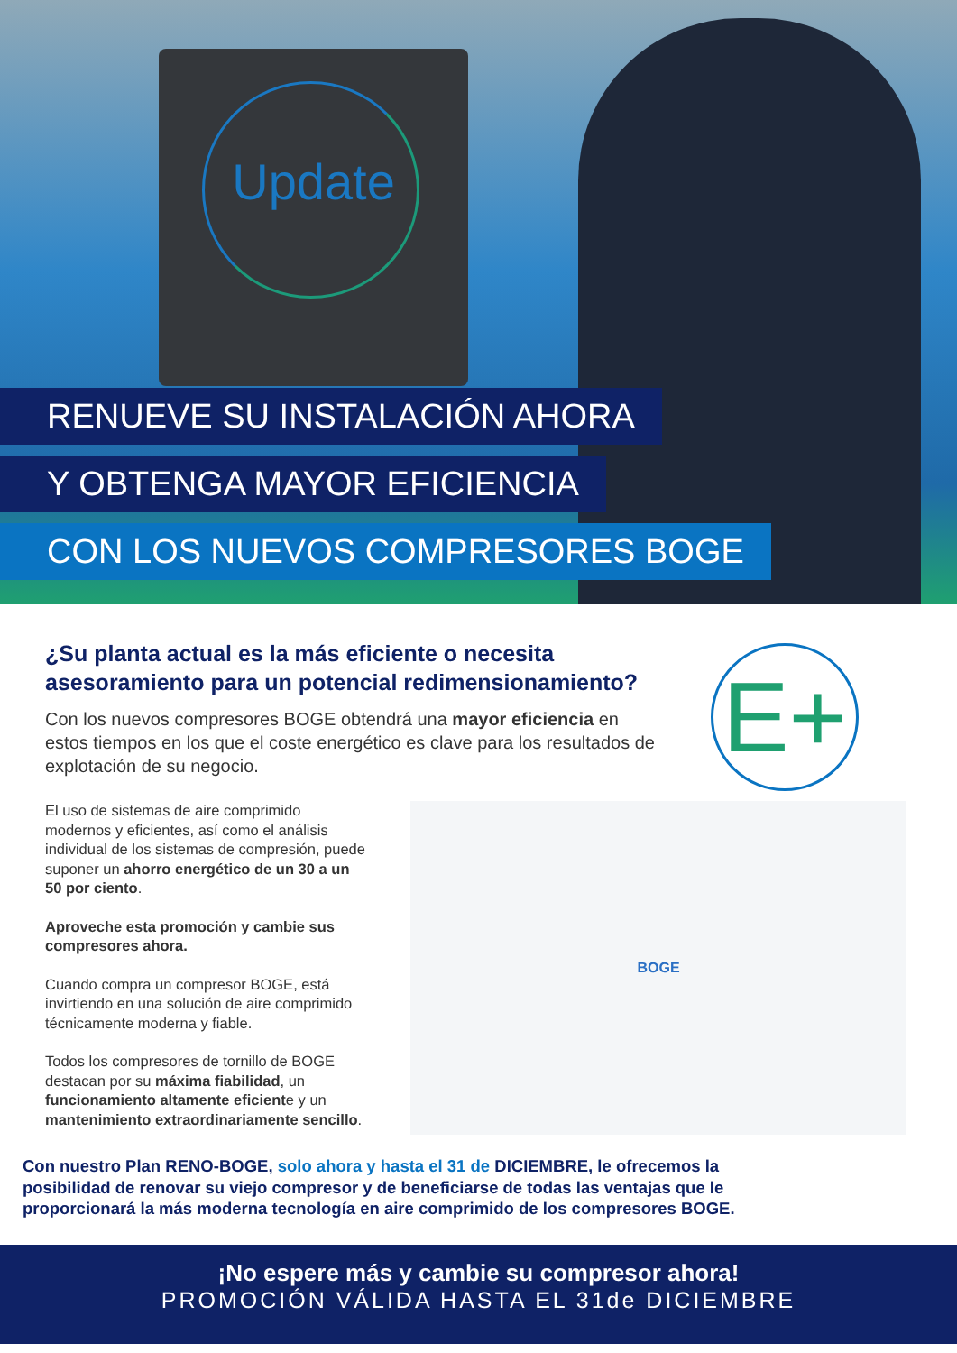Update
RENUEVE SU INSTALACIÓN AHORA
Y OBTENGA MAYOR EFICIENCIA
CON LOS NUEVOS COMPRESORES BOGE
E+
¿Su planta actual es la más eficiente o necesita asesoramiento para un potencial redimensionamiento?
Con los nuevos compresores BOGE obtendrá una mayor eficiencia en estos tiempos en los que el coste energético es clave para los resultados de explotación de su negocio.
El uso de sistemas de aire comprimido modernos y eficientes, así como el análisis individual de los sistemas de compresión, puede suponer un ahorro energético de un 30 a un 50 por ciento.
Aproveche esta promoción y cambie sus compresores ahora.
Cuando compra un compresor BOGE, está invirtiendo en una solución de aire comprimido técnicamente moderna y fiable.
Todos los compresores de tornillo de BOGE destacan por su máxima fiabilidad, un funcionamiento altamente eficiente y un mantenimiento extraordinariamente sencillo.
BOGE
Con nuestro Plan RENO-BOGE, solo ahora y hasta el 31 de DICIEMBRE, le ofrecemos la posibilidad de renovar su viejo compresor y de beneficiarse de todas las ventajas que le proporcionará la más moderna tecnología en aire comprimido de los compresores BOGE.
¡No espere más y cambie su compresor ahora!
PROMOCIÓN VÁLIDA HASTA EL 31de DICIEMBRE